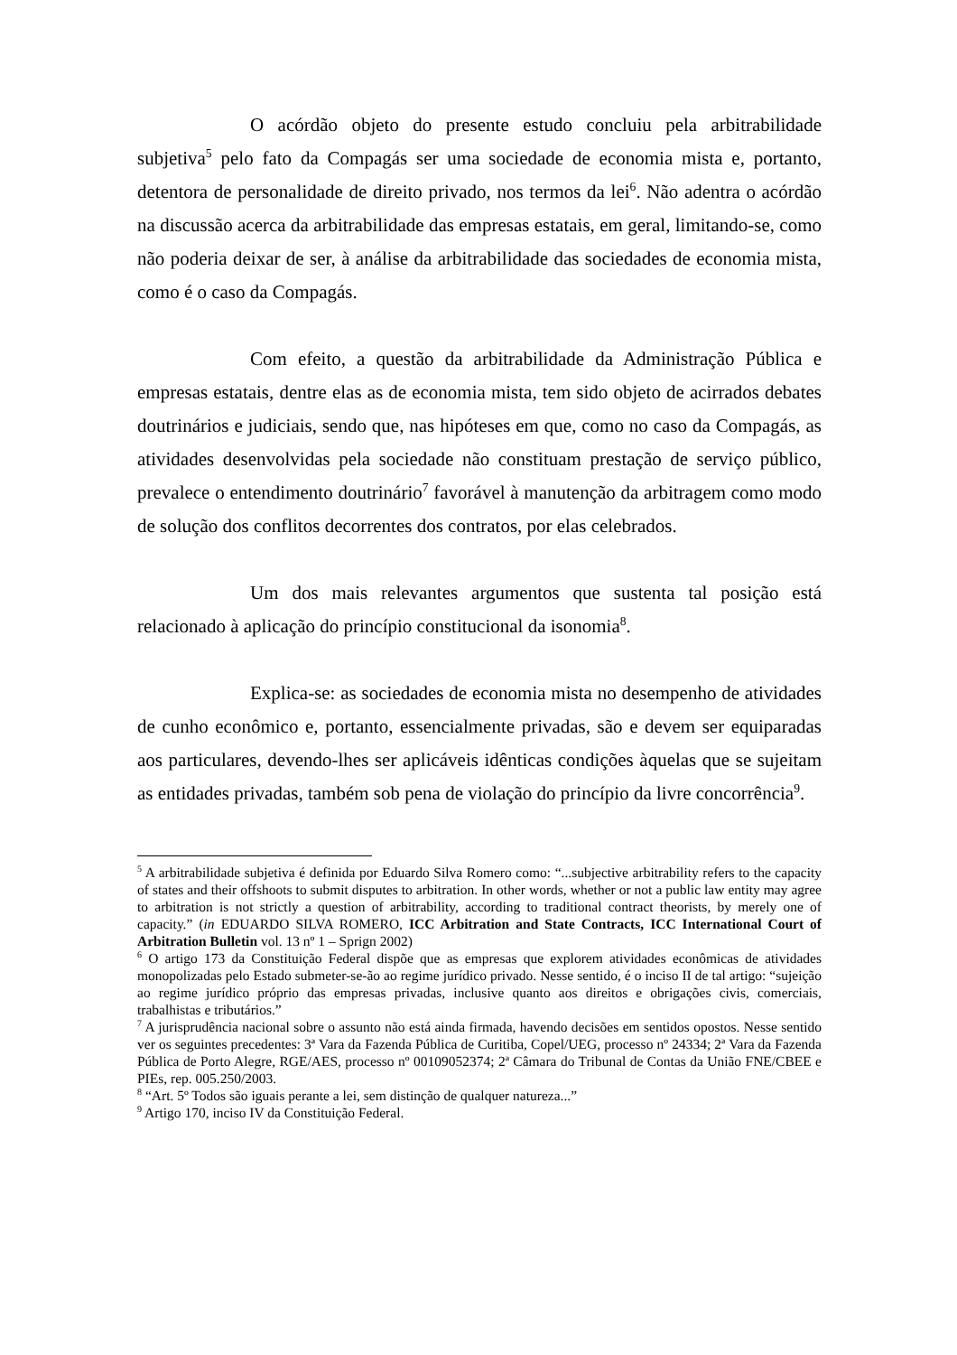O acórdão objeto do presente estudo concluiu pela arbitrabilidade subjetiva<sup>5</sup> pelo fato da Compagás ser uma sociedade de economia mista e, portanto, detentora de personalidade de direito privado, nos termos da lei<sup>6</sup>. Não adentra o acórdão na discussão acerca da arbitrabilidade das empresas estatais, em geral, limitando-se, como não poderia deixar de ser, à análise da arbitrabilidade das sociedades de economia mista, como é o caso da Compagás.
Com efeito, a questão da arbitrabilidade da Administração Pública e empresas estatais, dentre elas as de economia mista, tem sido objeto de acirrados debates doutrinários e judiciais, sendo que, nas hipóteses em que, como no caso da Compagás, as atividades desenvolvidas pela sociedade não constituam prestação de serviço público, prevalece o entendimento doutrinário<sup>7</sup> favorável à manutenção da arbitragem como modo de solução dos conflitos decorrentes dos contratos, por elas celebrados.
Um dos mais relevantes argumentos que sustenta tal posição está relacionado à aplicação do princípio constitucional da isonomia<sup>8</sup>.
Explica-se: as sociedades de economia mista no desempenho de atividades de cunho econômico e, portanto, essencialmente privadas, são e devem ser equiparadas aos particulares, devendo-lhes ser aplicáveis idênticas condições àquelas que se sujeitam as entidades privadas, também sob pena de violação do princípio da livre concorrência<sup>9</sup>.
<sup>5</sup> A arbitrabilidade subjetiva é definida por Eduardo Silva Romero como: “...subjective arbitrability refers to the capacity of states and their offshoots to submit disputes to arbitration. In other words, whether or not a public law entity may agree to arbitration is not strictly a question of arbitrability, according to traditional contract theorists, by merely one of capacity.” (in EDUARDO SILVA ROMERO, ICC Arbitration and State Contracts, ICC International Court of Arbitration Bulletin vol. 13 nº 1 – Sprign 2002)
<sup>6</sup> O artigo 173 da Constituição Federal dispõe que as empresas que explorem atividades econômicas de atividades monopolizadas pelo Estado submeter-se-ão ao regime jurídico privado. Nesse sentido, é o inciso II de tal artigo: “sujeição ao regime jurídico próprio das empresas privadas, inclusive quanto aos direitos e obrigações civis, comerciais, trabalhistas e tributários.”
<sup>7</sup> A jurisprudência nacional sobre o assunto não está ainda firmada, havendo decisões em sentidos opostos. Nesse sentido ver os seguintes precedentes: 3ª Vara da Fazenda Pública de Curitiba, Copel/UEG, processo nº 24334; 2ª Vara da Fazenda Pública de Porto Alegre, RGE/AES, processo nº 00109052374; 2ª Câmara do Tribunal de Contas da União FNE/CBEE e PIEs, rep. 005.250/2003.
<sup>8</sup> “Art. 5º Todos são iguais perante a lei, sem distinção de qualquer natureza...”
<sup>9</sup> Artigo 170, inciso IV da Constituição Federal.